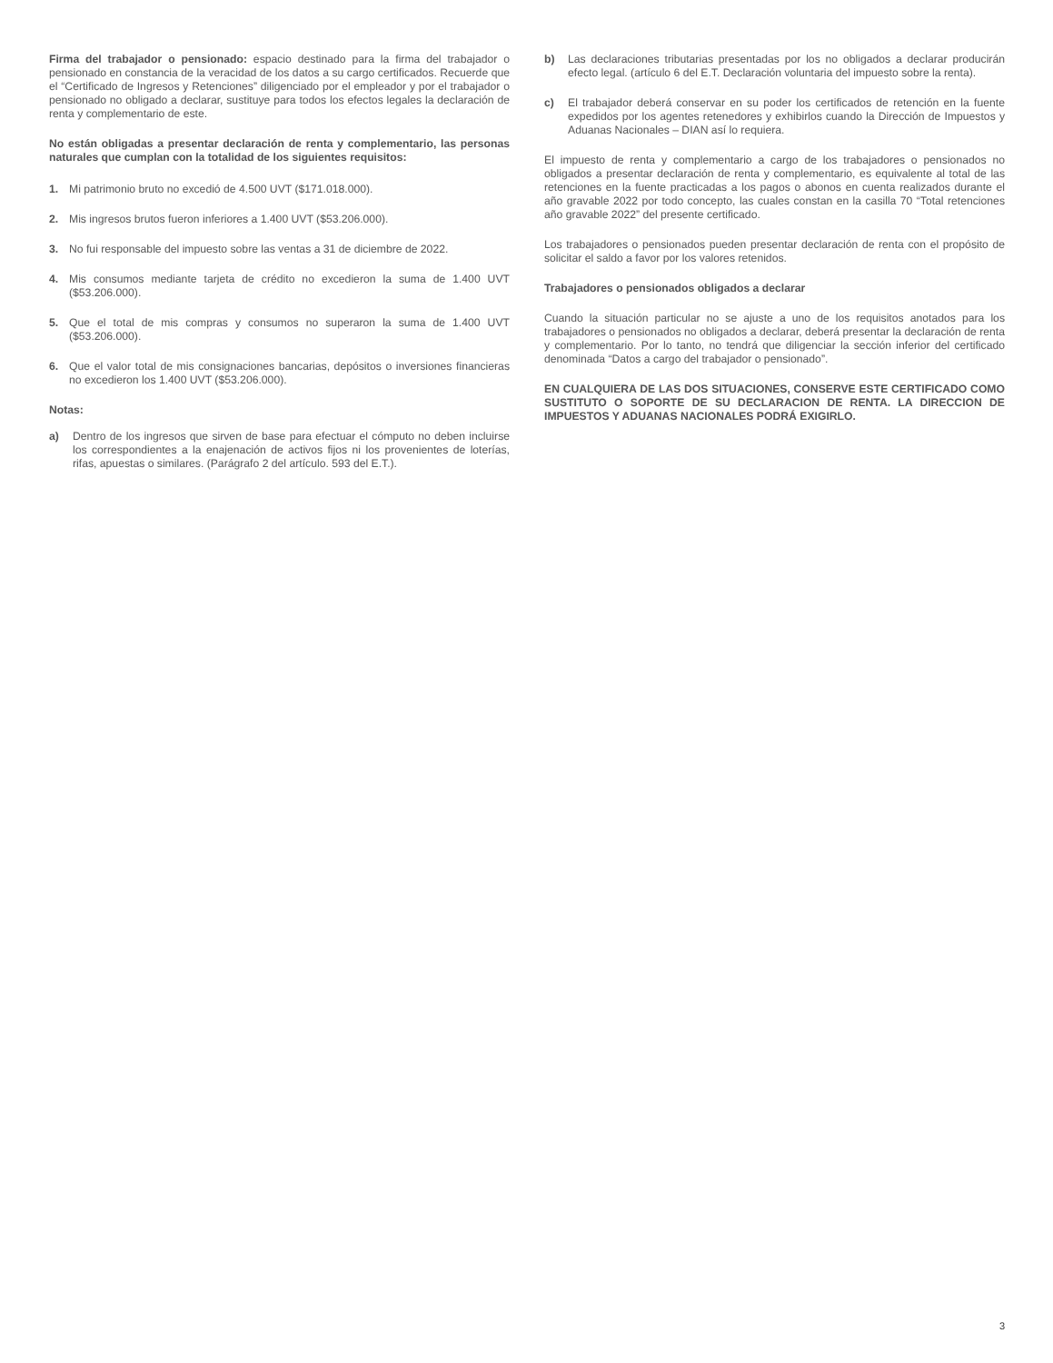Firma del trabajador o pensionado: espacio destinado para la firma del trabajador o pensionado en constancia de la veracidad de los datos a su cargo certificados. Recuerde que el “Certificado de Ingresos y Retenciones” diligenciado por el empleador y por el trabajador o pensionado no obligado a declarar, sustituye para todos los efectos legales la declaración de renta y complementario de este.
No están obligadas a presentar declaración de renta y complementario, las personas naturales que cumplan con la totalidad de los siguientes requisitos:
1. Mi patrimonio bruto no excedió de 4.500 UVT ($171.018.000).
2. Mis ingresos brutos fueron inferiores a 1.400 UVT ($53.206.000).
3. No fui responsable del impuesto sobre las ventas a 31 de diciembre de 2022.
4. Mis consumos mediante tarjeta de crédito no excedieron la suma de 1.400 UVT ($53.206.000).
5. Que el total de mis compras y consumos no superaron la suma de 1.400 UVT ($53.206.000).
6. Que el valor total de mis consignaciones bancarias, depósitos o inversiones financieras no excedieron los 1.400 UVT ($53.206.000).
Notas:
a) Dentro de los ingresos que sirven de base para efectuar el cómputo no deben incluirse los correspondientes a la enajenación de activos fijos ni los provenientes de loterías, rifas, apuestas o similares. (Parágrafo 2 del artículo. 593 del E.T.).
b) Las declaraciones tributarias presentadas por los no obligados a declarar producirán efecto legal. (artículo 6 del E.T. Declaración voluntaria del impuesto sobre la renta).
c) El trabajador deberá conservar en su poder los certificados de retención en la fuente expedidos por los agentes retenedores y exhibirlos cuando la Dirección de Impuestos y Aduanas Nacionales – DIAN así lo requiera.
El impuesto de renta y complementario a cargo de los trabajadores o pensionados no obligados a presentar declaración de renta y complementario, es equivalente al total de las retenciones en la fuente practicadas a los pagos o abonos en cuenta realizados durante el año gravable 2022 por todo concepto, las cuales constan en la casilla 70 “Total retenciones año gravable 2022” del presente certificado.
Los trabajadores o pensionados pueden presentar declaración de renta con el propósito de solicitar el saldo a favor por los valores retenidos.
Trabajadores o pensionados obligados a declarar
Cuando la situación particular no se ajuste a uno de los requisitos anotados para los trabajadores o pensionados no obligados a declarar, deberá presentar la declaración de renta y complementario. Por lo tanto, no tendrá que diligenciar la sección inferior del certificado denominada “Datos a cargo del trabajador o pensionado”.
EN CUALQUIERA DE LAS DOS SITUACIONES, CONSERVE ESTE CERTIFICADO COMO SUSTITUTO O SOPORTE DE SU DECLARACION DE RENTA. LA DIRECCION DE IMPUESTOS Y ADUANAS NACIONALES PODRÁ EXIGIRLO.
3